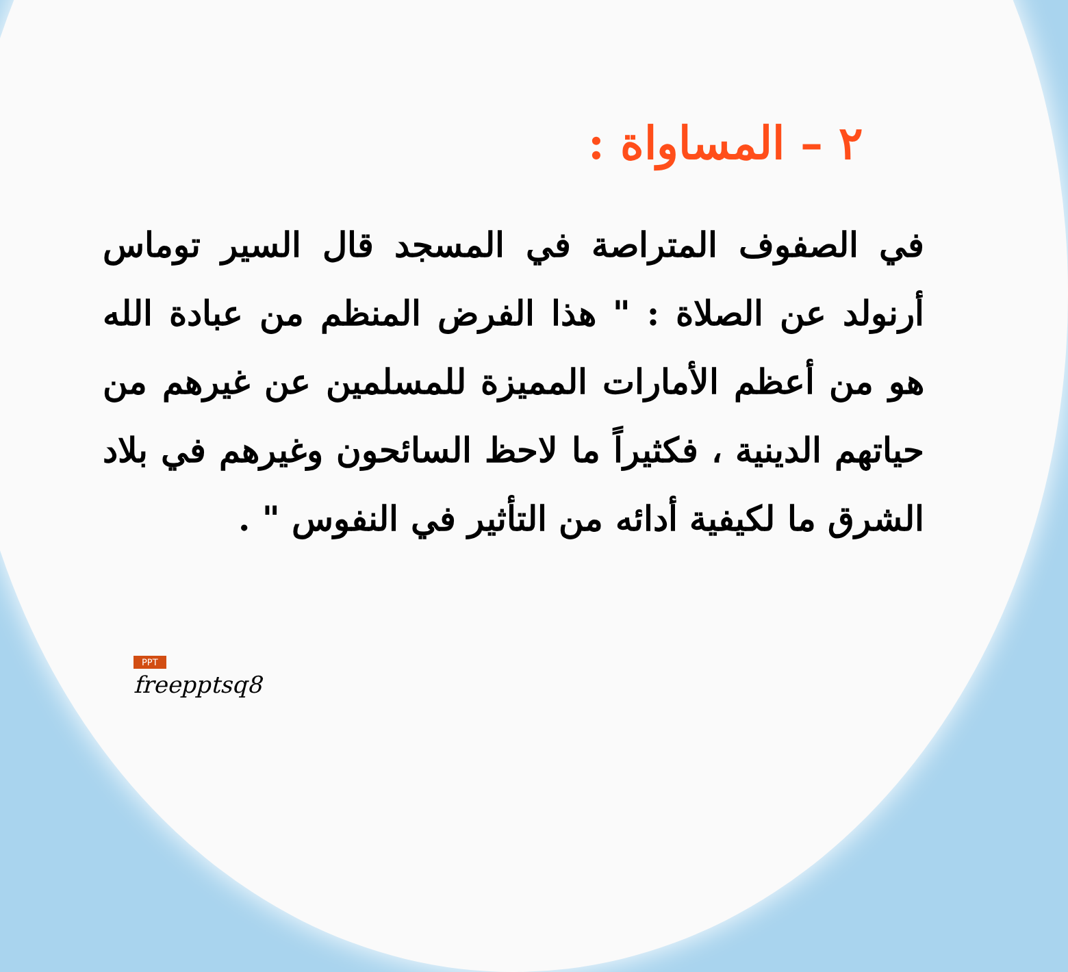٢ – المساواة :
في الصفوف المتراصة في المسجد قال السير توماس أرنولد عن الصلاة : " هذا الفرض المنظم من عبادة الله هو من أعظم الأمارات المميزة للمسلمين عن غيرهم من حياتهم الدينية ، فكثيراً ما لاحظ السائحون وغيرهم في بلاد الشرق ما لكيفية أدائه من التأثير في النفوس " .
PPT
freepptsq8